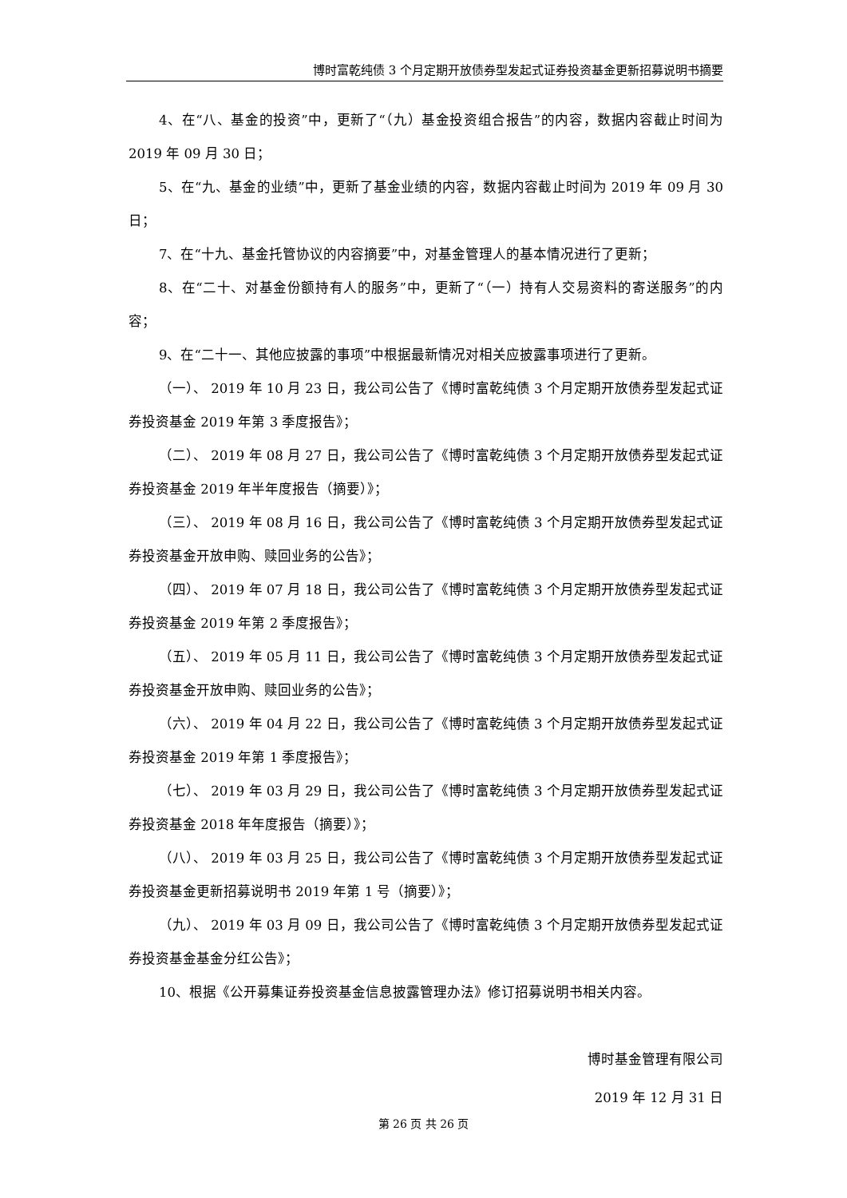博时富乾纯债 3 个月定期开放债券型发起式证券投资基金更新招募说明书摘要
4、在“八、基金的投资”中，更新了“（九）基金投资组合报告”的内容，数据内容截止时间为 2019 年 09 月 30 日；
5、在“九、基金的业绩”中，更新了基金业绩的内容，数据内容截止时间为 2019 年 09 月 30 日；
7、在“十九、基金托管协议的内容摘要”中，对基金管理人的基本情况进行了更新；
8、在“二十、对基金份额持有人的服务”中，更新了“（一）持有人交易资料的寄送服务”的内容；
9、在“二十一、其他应披露的事项”中根据最新情况对相关应披露事项进行了更新。
（一）、 2019 年 10 月 23 日，我公司公告了《博时富乾纯债 3 个月定期开放债券型发起式证券投资基金 2019 年第 3 季度报告》；
（二）、 2019 年 08 月 27 日，我公司公告了《博时富乾纯债 3 个月定期开放债券型发起式证券投资基金 2019 年半年度报告（摘要）》；
（三）、 2019 年 08 月 16 日，我公司公告了《博时富乾纯债 3 个月定期开放债券型发起式证券投资基金开放申购、赎回业务的公告》；
（四）、 2019 年 07 月 18 日，我公司公告了《博时富乾纯债 3 个月定期开放债券型发起式证券投资基金 2019 年第 2 季度报告》；
（五）、 2019 年 05 月 11 日，我公司公告了《博时富乾纯债 3 个月定期开放债券型发起式证券投资基金开放申购、赎回业务的公告》；
（六）、 2019 年 04 月 22 日，我公司公告了《博时富乾纯债 3 个月定期开放债券型发起式证券投资基金 2019 年第 1 季度报告》；
（七）、 2019 年 03 月 29 日，我公司公告了《博时富乾纯债 3 个月定期开放债券型发起式证券投资基金 2018 年年度报告（摘要）》；
（八）、 2019 年 03 月 25 日，我公司公告了《博时富乾纯债 3 个月定期开放债券型发起式证券投资基金更新招募说明书 2019 年第 1 号（摘要）》；
（九）、 2019 年 03 月 09 日，我公司公告了《博时富乾纯债 3 个月定期开放债券型发起式证券投资基金基金分红公告》；
10、根据《公开募集证券投资基金信息披露管理办法》修订招募说明书相关内容。
博时基金管理有限公司
2019 年 12 月 31 日
第 26 页 共 26 页